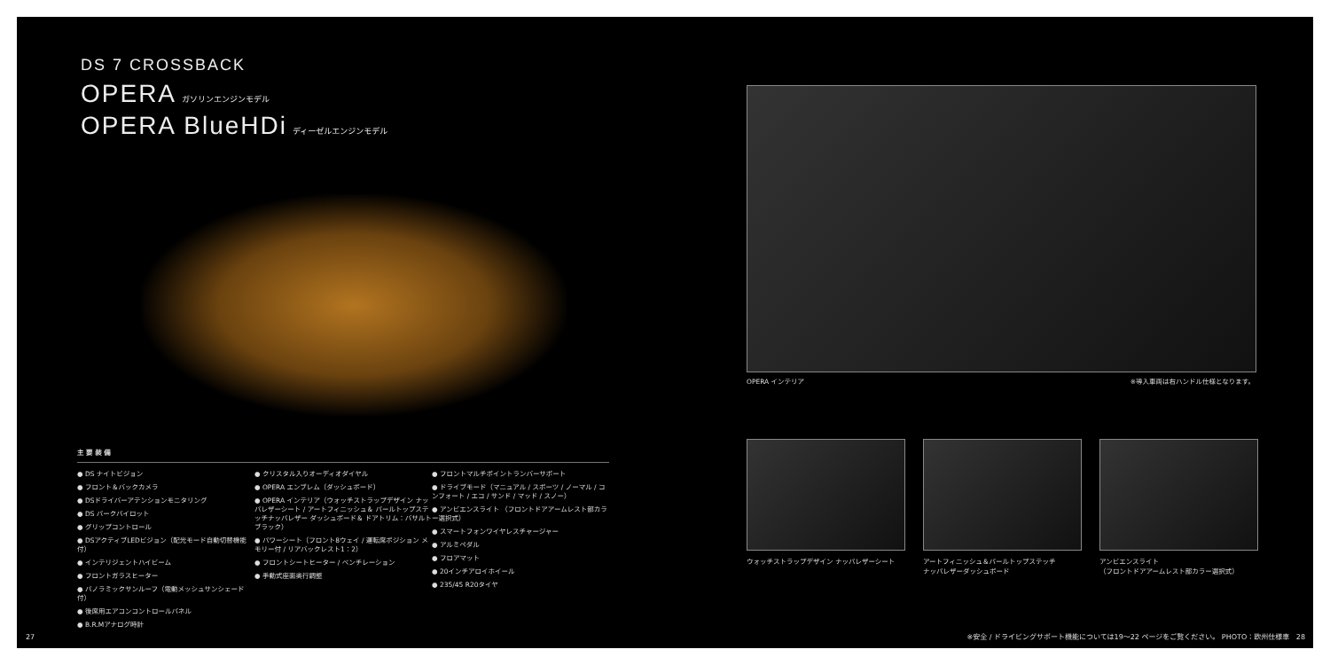DS 7 CROSSBACK
OPERA ガソリンエンジンモデル
OPERA BlueHDi ディーゼルエンジンモデル
主 要 装 備
● DS ナイトビジョン
● フロント＆バックカメラ
● DSドライバーアテンションモニタリング
● DS パークパイロット
● グリップコントロール
● DSアクティブLEDビジョン（配光モード自動切替機能付）
● インテリジェントハイビーム
● フロントガラスヒーター
● パノラミックサンルーフ（電動メッシュサンシェード付）
● 後席用エアコンコントロールパネル
● B.R.Mアナログ時計
● クリスタル入りオーディオダイヤル
● OPERA エンブレム（ダッシュボード）
● OPERA インテリア（ウォッチストラップデザイン ナッパレザーシート / アートフィニッシュ＆ パールトップステッチナッパレザー ダッシュボード＆ ドアトリム：バサルトブラック）
● パワーシート（フロント8ウェイ / 運転席ポジション メモリー付 / リアバックレスト1：2）
● フロントシートヒーター / ベンチレーション
● 手動式座面奥行調整
● フロントマルチポイントランバーサポート
● ドライブモード（マニュアル / スポーツ / ノーマル / コンフォート / エコ / サンド / マッド / スノー）
● アンビエンスライト （フロントドアアームレスト部カラー選択式）
● スマートフォンワイヤレスチャージャー
● アルミペダル
● フロアマット
● 20インチアロイホイール
● 235/45 R20タイヤ
27
OPERA インテリア ※導入車両は右ハンドル仕様となります。
ウォッチストラップデザイン ナッパレザーシート
アートフィニッシュ＆パールトップステッチ
ナッパレザーダッシュボード
アンビエンスライト
（フロントドアアームレスト部カラー選択式）
※安全 / ドライビングサポート機能については19〜22 ページをご覧ください。 PHOTO：欧州仕様車 28